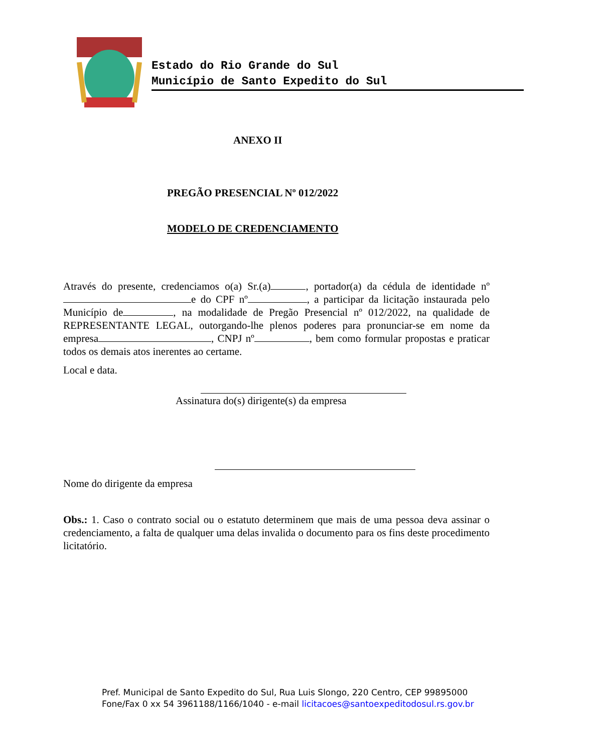Estado do Rio Grande do Sul
Município de Santo Expedito do Sul
ANEXO II
PREGÃO PRESENCIAL Nº 012/2022
MODELO DE CREDENCIAMENTO
Através do presente, credenciamos o(a) Sr.(a) , portador(a) da cédula de identidade nº e do CPF nº , a participar da licitação instaurada pelo Município de , na modalidade de Pregão Presencial nº 012/2022, na qualidade de REPRESENTANTE LEGAL, outorgando-lhe plenos poderes para pronunciar-se em nome da empresa , CNPJ nº , bem como formular propostas e praticar todos os demais atos inerentes ao certame.
Local e data.
Assinatura do(s) dirigente(s) da empresa
Nome do dirigente da empresa
Obs.: 1. Caso o contrato social ou o estatuto determinem que mais de uma pessoa deva assinar o credenciamento, a falta de qualquer uma delas invalida o documento para os fins deste procedimento licitatório.
Pref. Municipal de Santo Expedito do Sul, Rua Luis Slongo, 220 Centro, CEP 99895000
Fone/Fax 0 xx 54 3961188/1166/1040 - e-mail licitacoes@santoexpeditodosul.rs.gov.br